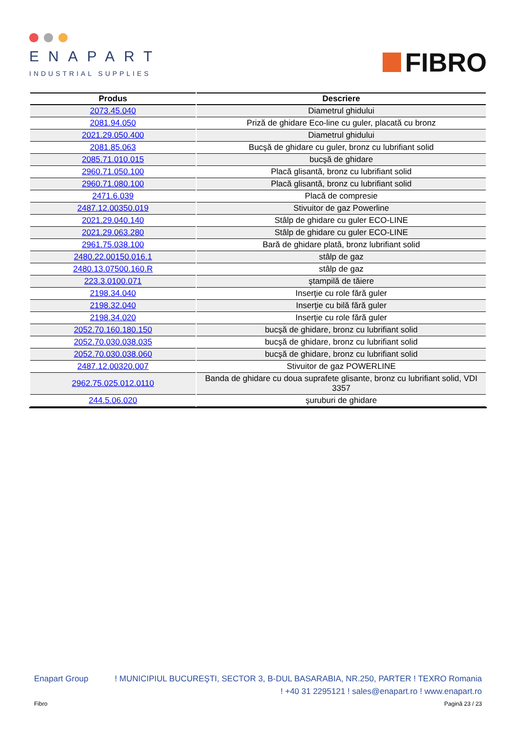ENAPART
INDUSTRIAL SUPPLIES
FIBRO
| Produs | Descriere |
| --- | --- |
| 2073.45.040 | Diametrul ghidului |
| 2081.94.050 | Priză de ghidare Eco-line cu guler, placată cu bronz |
| 2021.29.050.400 | Diametrul ghidului |
| 2081.85.063 | Bucşă de ghidare cu guler, bronz cu lubrifiant solid |
| 2085.71.010.015 | bucşă de ghidare |
| 2960.71.050.100 | Placă glisantă, bronz cu lubrifiant solid |
| 2960.71.080.100 | Placă glisantă, bronz cu lubrifiant solid |
| 2471.6.039 | Placă de compresie |
| 2487.12.00350.019 | Stivuitor de gaz Powerline |
| 2021.29.040.140 | Stâlp de ghidare cu guler ECO-LINE |
| 2021.29.063.280 | Stâlp de ghidare cu guler ECO-LINE |
| 2961.75.038.100 | Bară de ghidare plată, bronz lubrifiant solid |
| 2480.22.00150.016.1 | stâlp de gaz |
| 2480.13.07500.160.R | stâlp de gaz |
| 223.3.0100.071 | ştampilă de tăiere |
| 2198.34.040 | Inserţie cu role fără guler |
| 2198.32.040 | Inserţie cu bilă fără guler |
| 2198.34.020 | Inserţie cu role fără guler |
| 2052.70.160.180.150 | bucşă de ghidare, bronz cu lubrifiant solid |
| 2052.70.030.038.035 | bucşă de ghidare, bronz cu lubrifiant solid |
| 2052.70.030.038.060 | bucşă de ghidare, bronz cu lubrifiant solid |
| 2487.12.00320.007 | Stivuitor de gaz POWERLINE |
| 2962.75.025.012.0110 | Banda de ghidare cu doua suprafete glisante, bronz cu lubrifiant solid, VDI 3357 |
| 244.5.06.020 | şuruburi de ghidare |
Enapart Group! MUNICIPIUL BUCUREŞTI, SECTOR 3, B-DUL BASARABIA, NR.250, PARTER ! TEXRO Romania
! +40 31 2295121 ! sales@enapart.ro ! www.enapart.ro
Fibro Pagină 23 / 23